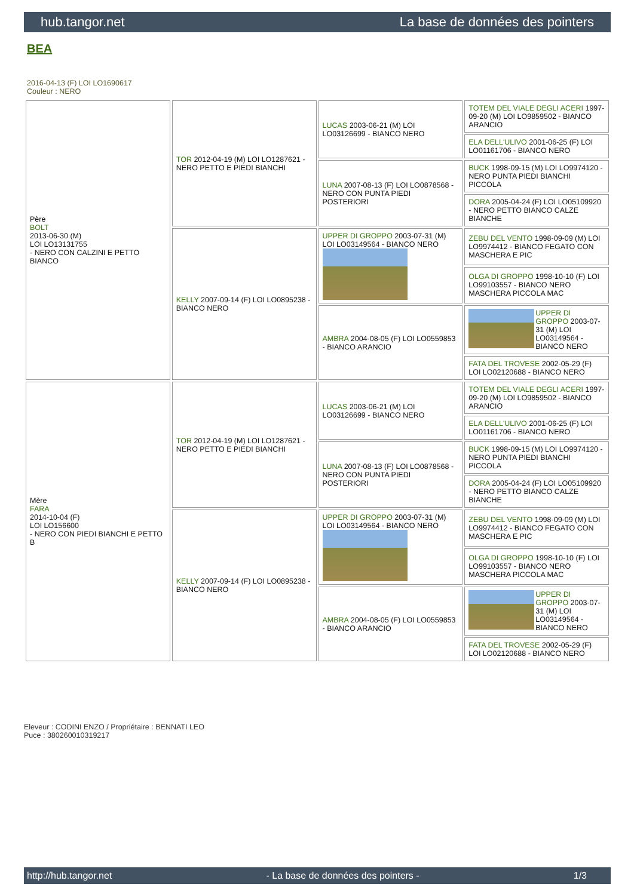hub.tangor.net La base de données des pointers
BEA
2016-04-13 (F) LOI LO1690617
Couleur : NERO
| Père BOLT 2013-06-30 (M) LOI LO13131755 - NERO CON CALZINI E PETTO BIANCO | TOR 2012-04-19 (M) LOI LO1287621 - NERO PETTO E PIEDI BIANCHI | LUCAS 2003-06-21 (M) LOI LO03126699 - BIANCO NERO | TOTEM DEL VIALE DEGLI ACERI 1997-09-20 (M) LOI LO9859502 - BIANCO ARANCIO |
| | | | ELA DELL'ULIVO 2001-06-25 (F) LOI LO01161706 - BIANCO NERO |
| | | LUNA 2007-08-13 (F) LOI LO0878568 - NERO CON PUNTA PIEDI POSTERIORI | BUCK 1998-09-15 (M) LOI LO9974120 - NERO PUNTA PIEDI BIANCHI PICCOLA |
| | | | DORA 2005-04-24 (F) LOI LO05109920 - NERO PETTO BIANCO CALZE BIANCHE |
| | KELLY 2007-09-14 (F) LOI LO0895238 - BIANCO NERO | UPPER DI GROPPO 2003-07-31 (M) LOI LO03149564 - BIANCO NERO | ZEBU DEL VENTO 1998-09-09 (M) LOI LO9974412 - BIANCO FEGATO CON MASCHERA E PIC |
| | | | OLGA DI GROPPO 1998-10-10 (F) LOI LO99103557 - BIANCO NERO MASCHERA PICCOLA MAC |
| | | AMBRA 2004-08-05 (F) LOI LO0559853 - BIANCO ARANCIO | UPPER DI GROPPO 2003-07-31 (M) LOI LO03149564 - BIANCO NERO |
| | | | FATA DEL TROVESE 2002-05-29 (F) LOI LO02120688 - BIANCO NERO |
| Mère FARA 2014-10-04 (F) LOI LO156600 - NERO CON PIEDI BIANCHI E PETTO B | TOR 2012-04-19 (M) LOI LO1287621 - NERO PETTO E PIEDI BIANCHI | LUCAS 2003-06-21 (M) LOI LO03126699 - BIANCO NERO | TOTEM DEL VIALE DEGLI ACERI 1997-09-20 (M) LOI LO9859502 - BIANCO ARANCIO |
| | | | ELA DELL'ULIVO 2001-06-25 (F) LOI LO01161706 - BIANCO NERO |
| | | LUNA 2007-08-13 (F) LOI LO0878568 - NERO CON PUNTA PIEDI POSTERIORI | BUCK 1998-09-15 (M) LOI LO9974120 - NERO PUNTA PIEDI BIANCHI PICCOLA |
| | | | DORA 2005-04-24 (F) LOI LO05109920 - NERO PETTO BIANCO CALZE BIANCHE |
| | KELLY 2007-09-14 (F) LOI LO0895238 - BIANCO NERO | UPPER DI GROPPO 2003-07-31 (M) LOI LO03149564 - BIANCO NERO | ZEBU DEL VENTO 1998-09-09 (M) LOI LO9974412 - BIANCO FEGATO CON MASCHERA E PIC |
| | | | OLGA DI GROPPO 1998-10-10 (F) LOI LO99103557 - BIANCO NERO MASCHERA PICCOLA MAC |
| | | AMBRA 2004-08-05 (F) LOI LO0559853 - BIANCO ARANCIO | UPPER DI GROPPO 2003-07-31 (M) LOI LO03149564 - BIANCO NERO |
| | | | FATA DEL TROVESE 2002-05-29 (F) LOI LO02120688 - BIANCO NERO |
Eleveur : CODINI ENZO / Propriétaire : BENNATI LEO
Puce : 380260010319217
http://hub.tangor.net - La base de données des pointers - 1/3